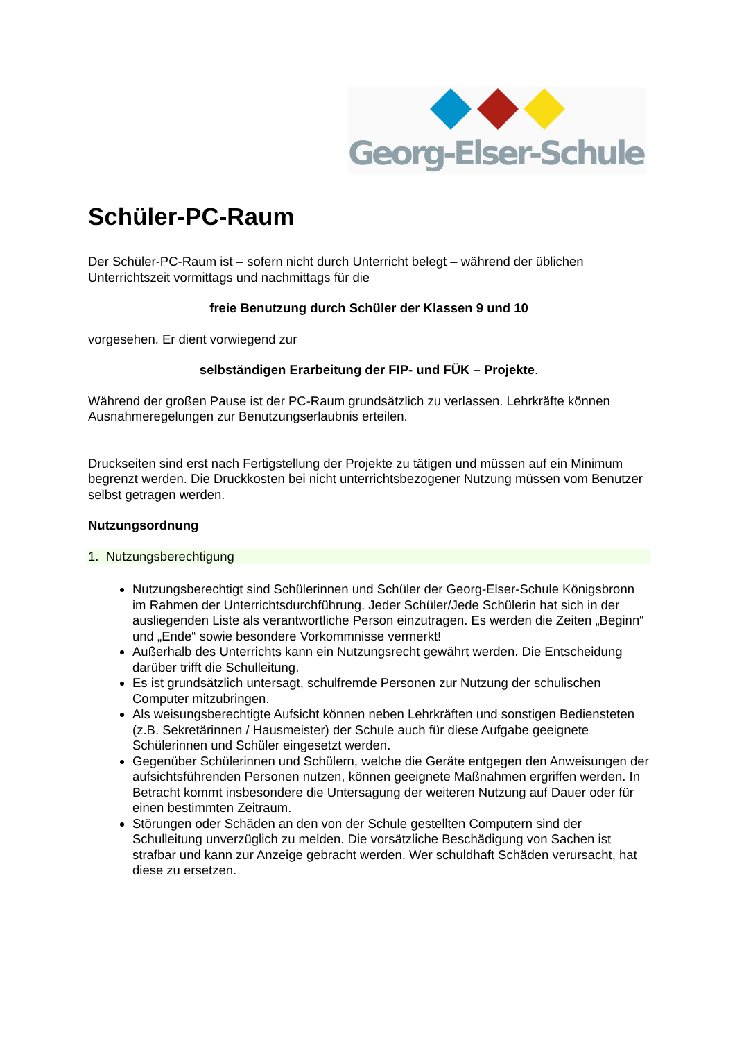Georg-Elser-Schule
Schüler-PC-Raum
Der Schüler-PC-Raum ist – sofern nicht durch Unterricht belegt – während der üblichen Unterrichtszeit vormittags und nachmittags für die
freie Benutzung durch Schüler der Klassen 9 und 10
vorgesehen. Er dient vorwiegend zur
selbständigen Erarbeitung der FIP- und FÜK – Projekte.
Während der großen Pause ist der PC-Raum grundsätzlich zu verlassen. Lehrkräfte können Ausnahmeregelungen zur Benutzungserlaubnis erteilen.
Druckseiten sind erst nach Fertigstellung der Projekte zu tätigen und müssen auf ein Minimum begrenzt werden. Die Druckkosten bei nicht unterrichtsbezogener Nutzung müssen vom Benutzer selbst getragen werden.
Nutzungsordnung
1. Nutzungsberechtigung
Nutzungsberechtigt sind Schülerinnen und Schüler der Georg-Elser-Schule Königsbronn im Rahmen der Unterrichtsdurchführung. Jeder Schüler/Jede Schülerin hat sich in der ausliegenden Liste als verantwortliche Person einzutragen. Es werden die Zeiten „Beginn“ und „Ende“ sowie besondere Vorkommnisse vermerkt!
Außerhalb des Unterrichts kann ein Nutzungsrecht gewährt werden. Die Entscheidung darüber trifft die Schulleitung.
Es ist grundsätzlich untersagt, schulfremde Personen zur Nutzung der schulischen Computer mitzubringen.
Als weisungsberechtigte Aufsicht können neben Lehrkräften und sonstigen Bediensteten (z.B. Sekretärinnen / Hausmeister) der Schule auch für diese Aufgabe geeignete Schülerinnen und Schüler eingesetzt werden.
Gegenüber Schülerinnen und Schülern, welche die Geräte entgegen den Anweisungen der aufsichtsführenden Personen nutzen, können geeignete Maßnahmen ergriffen werden. In Betracht kommt insbesondere die Untersagung der weiteren Nutzung auf Dauer oder für einen bestimmten Zeitraum.
Störungen oder Schäden an den von der Schule gestellten Computern sind der Schulleitung unverzüglich zu melden. Die vorsätzliche Beschädigung von Sachen ist strafbar und kann zur Anzeige gebracht werden. Wer schuldhaft Schäden verursacht, hat diese zu ersetzen.